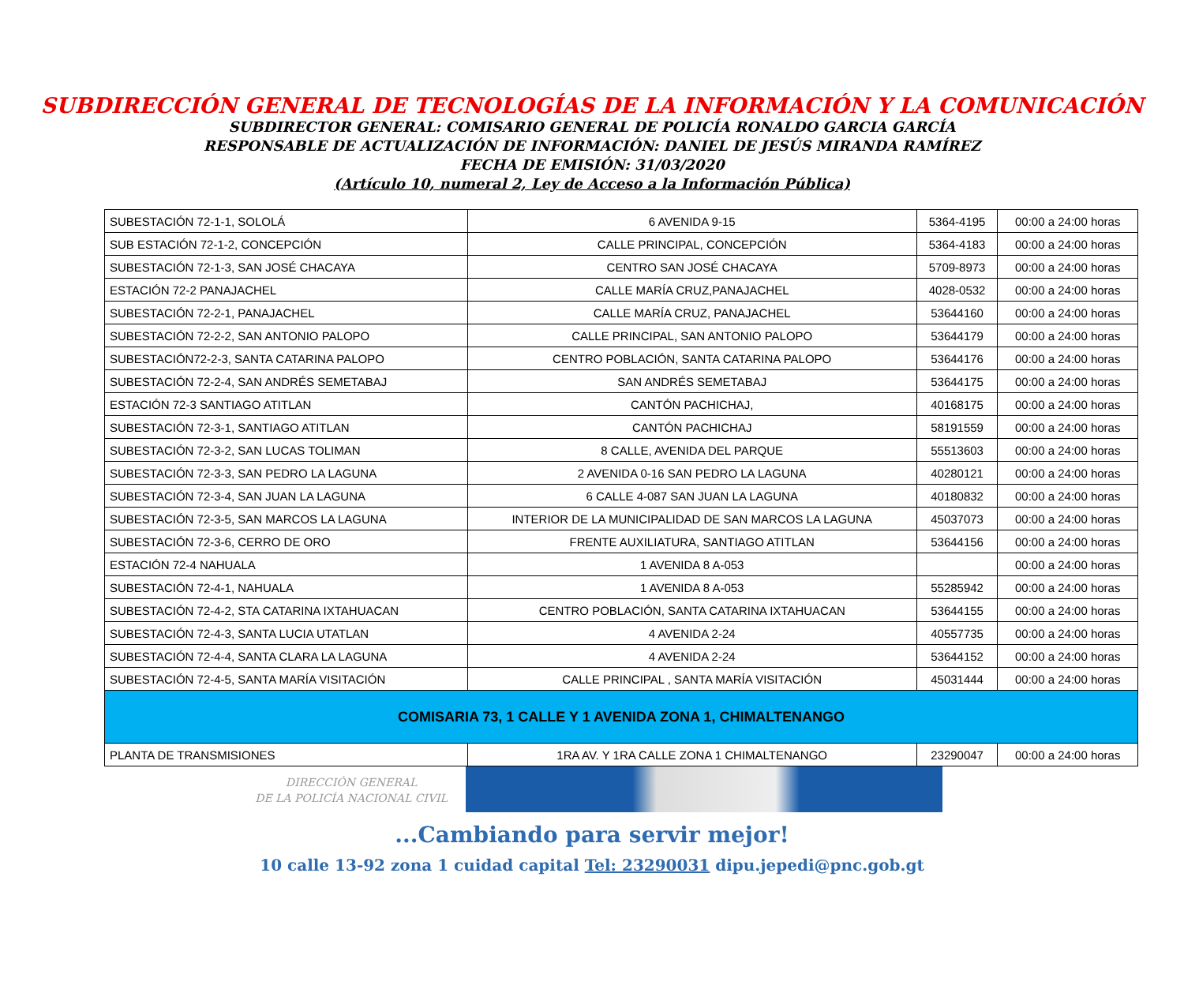SUBDIRECCIÓN GENERAL DE TECNOLOGÍAS DE LA INFORMACIÓN Y LA COMUNICACIÓN
SUBDIRECTOR GENERAL: COMISARIO GENERAL DE POLICÍA RONALDO GARCIA GARCÍA
RESPONSABLE DE ACTUALIZACIÓN DE INFORMACIÓN: DANIEL DE JESÚS MIRANDA RAMÍREZ
FECHA DE EMISIÓN: 31/03/2020
(Artículo 10, numeral 2, Ley de Acceso a la Información Pública)
| SUBESTACIÓN 72-1-1, SOLOLÁ | 6 AVENIDA 9-15 | 5364-4195 | 00:00 a 24:00 horas |
| SUB ESTACIÓN 72-1-2, CONCEPCIÓN | CALLE PRINCIPAL, CONCEPCIÓN | 5364-4183 | 00:00 a 24:00 horas |
| SUBESTACIÓN 72-1-3, SAN JOSÉ CHACAYA | CENTRO SAN JOSÉ CHACAYA | 5709-8973 | 00:00 a 24:00 horas |
| ESTACIÓN 72-2 PANAJACHEL | CALLE MARÍA CRUZ,PANAJACHEL | 4028-0532 | 00:00 a 24:00 horas |
| SUBESTACIÓN 72-2-1, PANAJACHEL | CALLE MARÍA CRUZ, PANAJACHEL | 53644160 | 00:00 a 24:00 horas |
| SUBESTACIÓN 72-2-2, SAN ANTONIO PALOPO | CALLE PRINCIPAL, SAN ANTONIO PALOPO | 53644179 | 00:00 a 24:00 horas |
| SUBESTACIÓN72-2-3, SANTA CATARINA PALOPO | CENTRO POBLACIÓN, SANTA CATARINA PALOPO | 53644176 | 00:00 a 24:00 horas |
| SUBESTACIÓN 72-2-4, SAN ANDRÉS SEMETABAJ | SAN ANDRÉS SEMETABAJ | 53644175 | 00:00 a 24:00 horas |
| ESTACIÓN 72-3 SANTIAGO ATITLAN | CANTÓN PACHICHAJ, | 40168175 | 00:00 a 24:00 horas |
| SUBESTACIÓN 72-3-1, SANTIAGO ATITLAN | CANTÓN PACHICHAJ | 58191559 | 00:00 a 24:00 horas |
| SUBESTACIÓN 72-3-2, SAN LUCAS TOLIMAN | 8 CALLE, AVENIDA DEL PARQUE | 55513603 | 00:00 a 24:00 horas |
| SUBESTACIÓN 72-3-3, SAN PEDRO LA LAGUNA | 2 AVENIDA 0-16 SAN PEDRO LA LAGUNA | 40280121 | 00:00 a 24:00 horas |
| SUBESTACIÓN 72-3-4, SAN JUAN LA LAGUNA | 6 CALLE 4-087 SAN JUAN LA LAGUNA | 40180832 | 00:00 a 24:00 horas |
| SUBESTACIÓN 72-3-5, SAN MARCOS LA LAGUNA | INTERIOR DE LA MUNICIPALIDAD DE SAN MARCOS LA LAGUNA | 45037073 | 00:00 a 24:00 horas |
| SUBESTACIÓN 72-3-6, CERRO DE ORO | FRENTE AUXILIATURA, SANTIAGO ATITLAN | 53644156 | 00:00 a 24:00 horas |
| ESTACIÓN 72-4 NAHUALA | 1 AVENIDA 8 A-053 | | 00:00 a 24:00 horas |
| SUBESTACIÓN 72-4-1, NAHUALA | 1 AVENIDA 8 A-053 | 55285942 | 00:00 a 24:00 horas |
| SUBESTACIÓN 72-4-2, STA CATARINA IXTAHUACAN | CENTRO POBLACIÓN, SANTA CATARINA IXTAHUACAN | 53644155 | 00:00 a 24:00 horas |
| SUBESTACIÓN 72-4-3, SANTA LUCIA UTATLAN | 4 AVENIDA 2-24 | 40557735 | 00:00 a 24:00 horas |
| SUBESTACIÓN 72-4-4, SANTA CLARA LA LAGUNA | 4 AVENIDA 2-24 | 53644152 | 00:00 a 24:00 horas |
| SUBESTACIÓN 72-4-5, SANTA MARÍA VISITACIÓN | CALLE PRINCIPAL , SANTA MARÍA VISITACIÓN | 45031444 | 00:00 a 24:00 horas |
| COMISARIA 73, 1 CALLE Y 1 AVENIDA ZONA 1, CHIMALTENANGO | | | |
| PLANTA DE TRANSMISIONES | 1RA AV. Y 1RA CALLE ZONA 1 CHIMALTENANGO | 23290047 | 00:00 a 24:00 horas |
DIRECCIÓN GENERAL
DE LA POLICÍA NACIONAL CIVIL
...Cambiando para servir mejor!
10 calle 13-92 zona 1 cuidad capital Tel: 23290031 dipu.jepedi@pnc.gob.gt